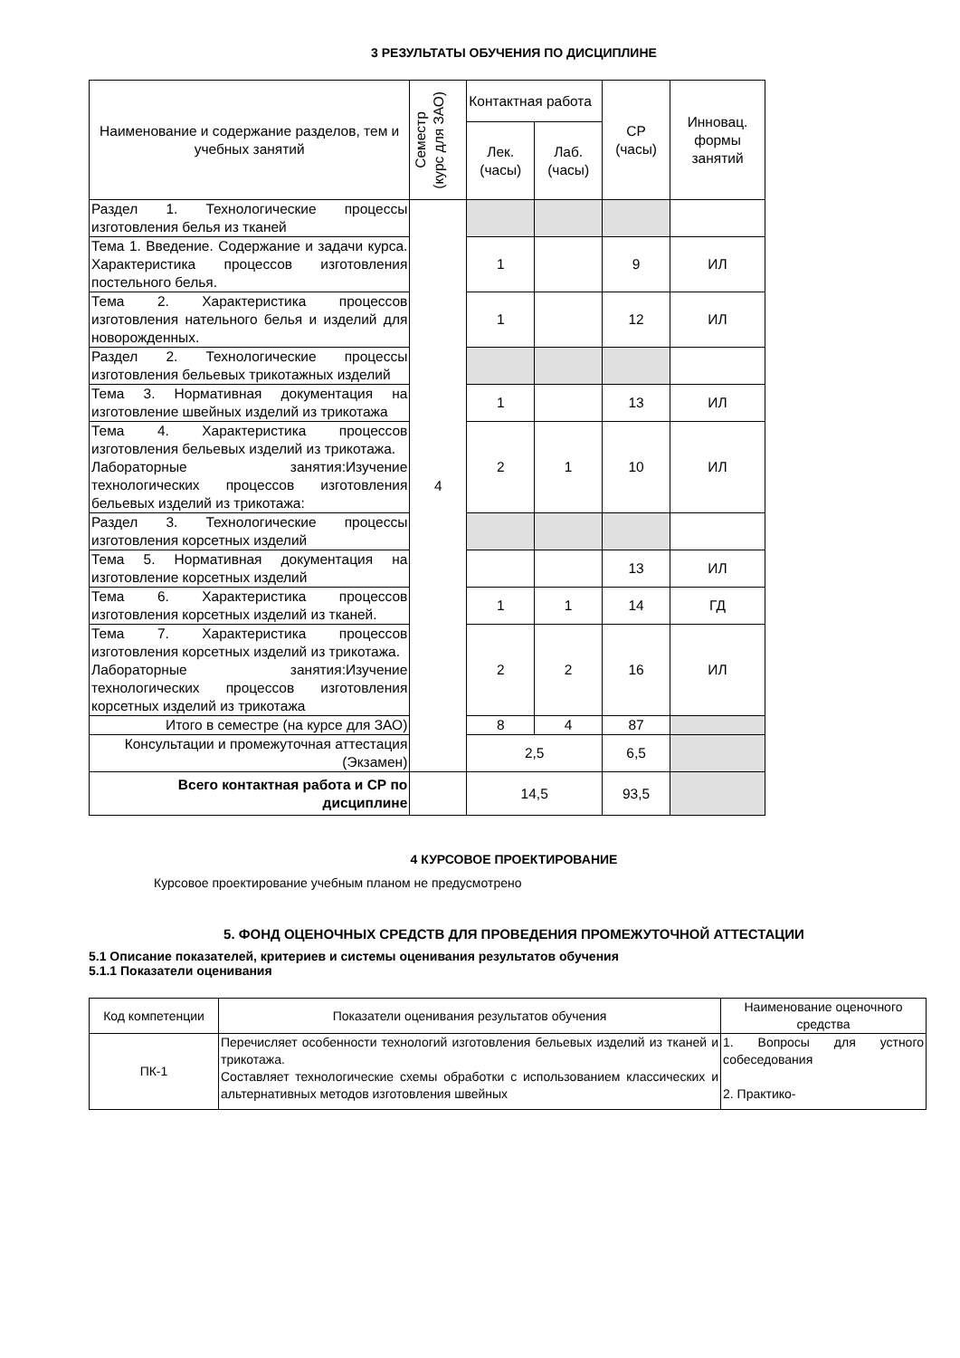3 РЕЗУЛЬТАТЫ ОБУЧЕНИЯ ПО ДИСЦИПЛИНЕ
| Наименование и содержание разделов, тем и учебных занятий | Семестр (курс для ЗАО) | Контактная работа | | СР (часы) | Инновац. формы занятий |
| --- | --- | --- | --- | --- | --- |
| | | Лек. (часы) | Лаб. (часы) | | |
| Раздел 1. Технологические процессы изготовления белья из тканей | 4 | | | | |
| Тема 1. Введение. Содержание и задачи курса. Характеристика процессов изготовления постельного белья. | | 1 | | 9 | ИЛ |
| Тема 2. Характеристика процессов изготовления нательного белья и изделий для новорожденных. | | 1 | | 12 | ИЛ |
| Раздел 2. Технологические процессы изготовления бельевых трикотажных изделий | | | | | |
| Тема 3. Нормативная документация на изготовление швейных изделий из трикотажа | | 1 | | 13 | ИЛ |
| Тема 4. Характеристика процессов изготовления бельевых изделий из трикотажа. Лабораторные занятия:Изучение технологических процессов изготовления бельевых изделий из трикотажа: | | 2 | 1 | 10 | ИЛ |
| Раздел 3. Технологические процессы изготовления корсетных изделий | | | | | |
| Тема 5. Нормативная документация на изготовление корсетных изделий | | | | 13 | ИЛ |
| Тема 6. Характеристика процессов изготовления корсетных изделий из тканей. | | 1 | 1 | 14 | ГД |
| Тема 7. Характеристика процессов изготовления корсетных изделий из трикотажа. Лабораторные занятия:Изучение технологических процессов изготовления корсетных изделий из трикотажа | | 2 | 2 | 16 | ИЛ |
| Итого в семестре (на курсе для ЗАО) | | 8 | 4 | 87 | |
| Консультации и промежуточная аттестация (Экзамен) | | 2,5 | | 6,5 | |
| Всего контактная работа и СР по дисциплине | | 14,5 | | 93,5 | |
4 КУРСОВОЕ ПРОЕКТИРОВАНИЕ
Курсовое проектирование учебным планом не предусмотрено
5. ФОНД ОЦЕНОЧНЫХ СРЕДСТВ ДЛЯ ПРОВЕДЕНИЯ ПРОМЕЖУТОЧНОЙ АТТЕСТАЦИИ
5.1 Описание показателей, критериев и системы оценивания результатов обучения
5.1.1 Показатели оценивания
| Код компетенции | Показатели оценивания результатов обучения | Наименование оценочного средства |
| ПК-1 | Перечисляет особенности технологий изготовления бельевых изделий из тканей и трикотажа. Составляет технологические схемы обработки с использованием классических и альтернативных методов изготовления швейных | 1. Вопросы для устного собеседования 2. Практико- |